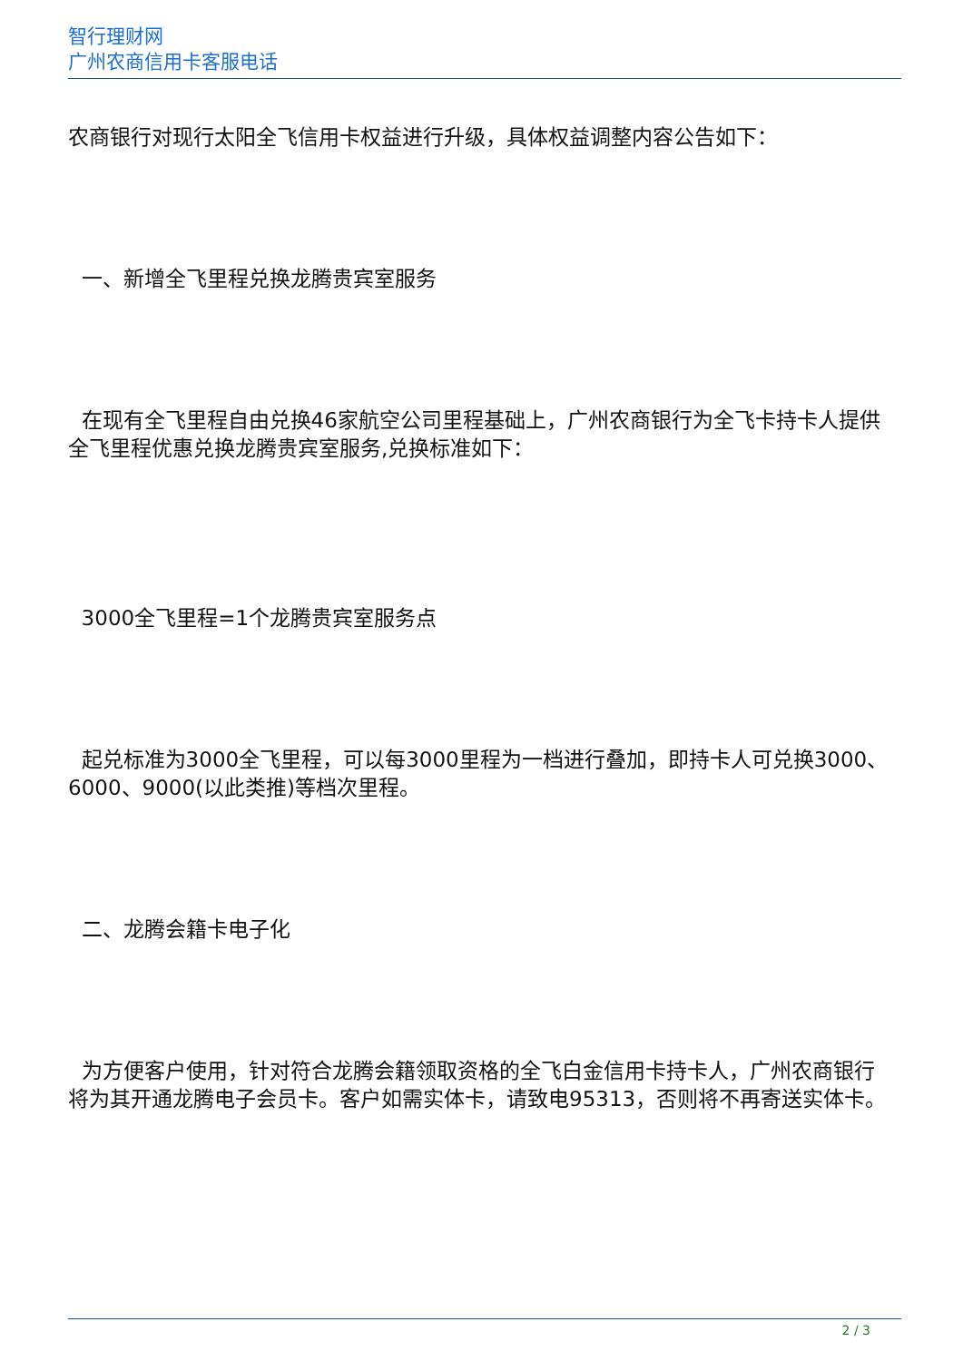智行理财网
广州农商信用卡客服电话
农商银行对现行太阳全飞信用卡权益进行升级，具体权益调整内容公告如下：
一、新增全飞里程兑换龙腾贵宾室服务
在现有全飞里程自由兑换46家航空公司里程基础上，广州农商银行为全飞卡持卡人提供全飞里程优惠兑换龙腾贵宾室服务,兑换标准如下：
3000全飞里程=1个龙腾贵宾室服务点
起兑标准为3000全飞里程，可以每3000里程为一档进行叠加，即持卡人可兑换3000、6000、9000(以此类推)等档次里程。
二、龙腾会籍卡电子化
为方便客户使用，针对符合龙腾会籍领取资格的全飞白金信用卡持卡人，广州农商银行将为其开通龙腾电子会员卡。客户如需实体卡，请致电95313，否则将不再寄送实体卡。
2 / 3